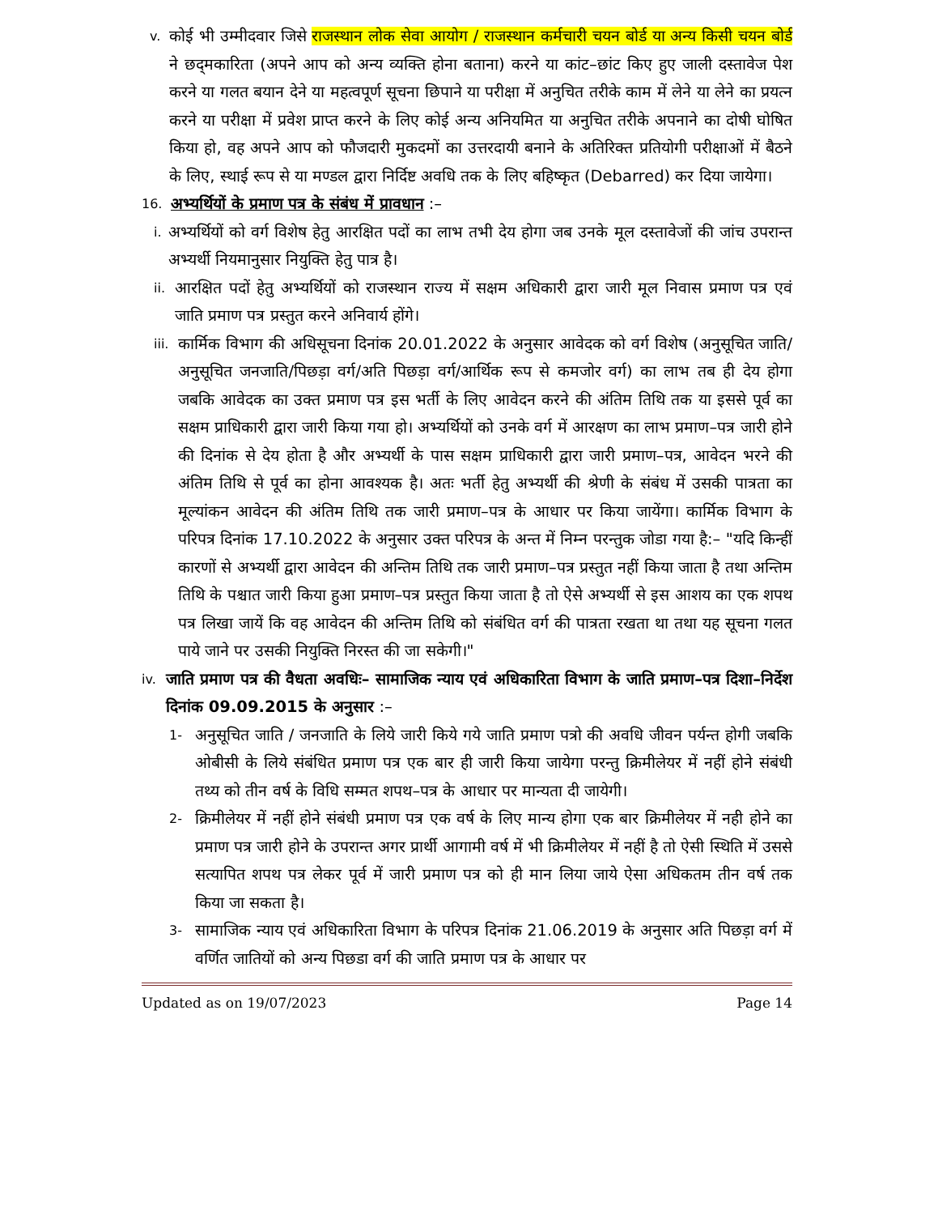v. कोई भी उम्मीदवार जिसे राजस्थान लोक सेवा आयोग / राजस्थान कर्मचारी चयन बोर्ड या अन्य किसी चयन बोर्ड ने छद्‌मकारिता (अपने आप को अन्य व्यक्ति होना बताना) करने या कांट–छांट किए हुए जाली दस्तावेज पेश करने या गलत बयान देने या महत्वपूर्ण सूचना छिपाने या परीक्षा में अनुचित तरीके काम में लेने या लेने का प्रयत्न करने या परीक्षा में प्रवेश प्राप्त करने के लिए कोई अन्य अनियमित या अनुचित तरीके अपनाने का दोषी घोषित किया हो, वह अपने आप को फौजदारी मुकदमों का उत्तरदायी बनाने के अतिरिक्त प्रतियोगी परीक्षाओं में बैठने के लिए, स्थाई रूप से या मण्डल द्वारा निर्दिष्ट अवधि तक के लिए बहिष्कृत (Debarred) कर दिया जायेगा।
16. अभ्यर्थियों के प्रमाण पत्र के संबंध में प्रावधान :–
i. अभ्यर्थियों को वर्ग विशेष हेतु आरक्षित पदों का लाभ तभी देय होगा जब उनके मूल दस्तावेजों की जांच उपरान्त अभ्यर्थी नियमानुसार नियुक्ति हेतु पात्र है।
ii. आरक्षित पदों हेतु अभ्यर्थियों को राजस्थान राज्य में सक्षम अधिकारी द्वारा जारी मूल निवास प्रमाण पत्र एवं जाति प्रमाण पत्र प्रस्तुत करने अनिवार्य होंगे।
iii. कार्मिक विभाग की अधिसूचना दिनांक 20.01.2022 के अनुसार आवेदक को वर्ग विशेष (अनुसूचित जाति/अनुसूचित जनजाति/पिछड़ा वर्ग/अति पिछड़ा वर्ग/आर्थिक रूप से कमजोर वर्ग) का लाभ तब ही देय होगा जबकि आवेदक का उक्त प्रमाण पत्र इस भर्ती के लिए आवेदन करने की अंतिम तिथि तक या इससे पूर्व का सक्षम प्राधिकारी द्वारा जारी किया गया हो। अभ्यर्थियों को उनके वर्ग में आरक्षण का लाभ प्रमाण–पत्र जारी होने की दिनांक से देय होता है और अभ्यर्थी के पास सक्षम प्राधिकारी द्वारा जारी प्रमाण–पत्र, आवेदन भरने की अंतिम तिथि से पूर्व का होना आवश्यक है। अतः भर्ती हेतु अभ्यर्थी की श्रेणी के संबंध में उसकी पात्रता का मूल्यांकन आवेदन की अंतिम तिथि तक जारी प्रमाण–पत्र के आधार पर किया जायेंगा। कार्मिक विभाग के परिपत्र दिनांक 17.10.2022 के अनुसार उक्त परिपत्र के अन्त में निम्न परन्तुक जोडा गया है:– "यदि किन्हीं कारणों से अभ्यर्थी द्वारा आवेदन की अन्तिम तिथि तक जारी प्रमाण–पत्र प्रस्तुत नहीं किया जाता है तथा अन्तिम तिथि के पश्चात जारी किया हुआ प्रमाण–पत्र प्रस्तुत किया जाता है तो ऐसे अभ्यर्थी से इस आशय का एक शपथ पत्र लिखा जायें कि वह आवेदन की अन्तिम तिथि को संबंधित वर्ग की पात्रता रखता था तथा यह सूचना गलत पाये जाने पर उसकी नियुक्ति निरस्त की जा सकेगी।"
iv. जाति प्रमाण पत्र की वैधता अवधिः– सामाजिक न्याय एवं अधिकारिता विभाग के जाति प्रमाण–पत्र दिशा–निर्देश दिनांक 09.09.2015 के अनुसार :–
1- अनुसूचित जाति / जनजाति के लिये जारी किये गये जाति प्रमाण पत्रो की अवधि जीवन पर्यन्त होगी जबकि ओबीसी के लिये संबंधित प्रमाण पत्र एक बार ही जारी किया जायेगा परन्तु क्रिमीलेयर में नहीं होने संबंधी तथ्य को तीन वर्ष के विधि सम्मत शपथ–पत्र के आधार पर मान्यता दी जायेगी।
2- क्रिमीलेयर में नहीं होने संबंधी प्रमाण पत्र एक वर्ष के लिए मान्य होगा एक बार क्रिमीलेयर में नही होने का प्रमाण पत्र जारी होने के उपरान्त अगर प्रार्थी आगामी वर्ष में भी क्रिमीलेयर में नहीं है तो ऐसी स्थिति में उससे सत्यापित शपथ पत्र लेकर पूर्व में जारी प्रमाण पत्र को ही मान लिया जाये ऐसा अधिकतम तीन वर्ष तक किया जा सकता है।
3- सामाजिक न्याय एवं अधिकारिता विभाग के परिपत्र दिनांक 21.06.2019 के अनुसार अति पिछड़ा वर्ग में वर्णित जातियों को अन्य पिछडा वर्ग की जाति प्रमाण पत्र के आधार पर
Updated as on 19/07/2023 Page 14